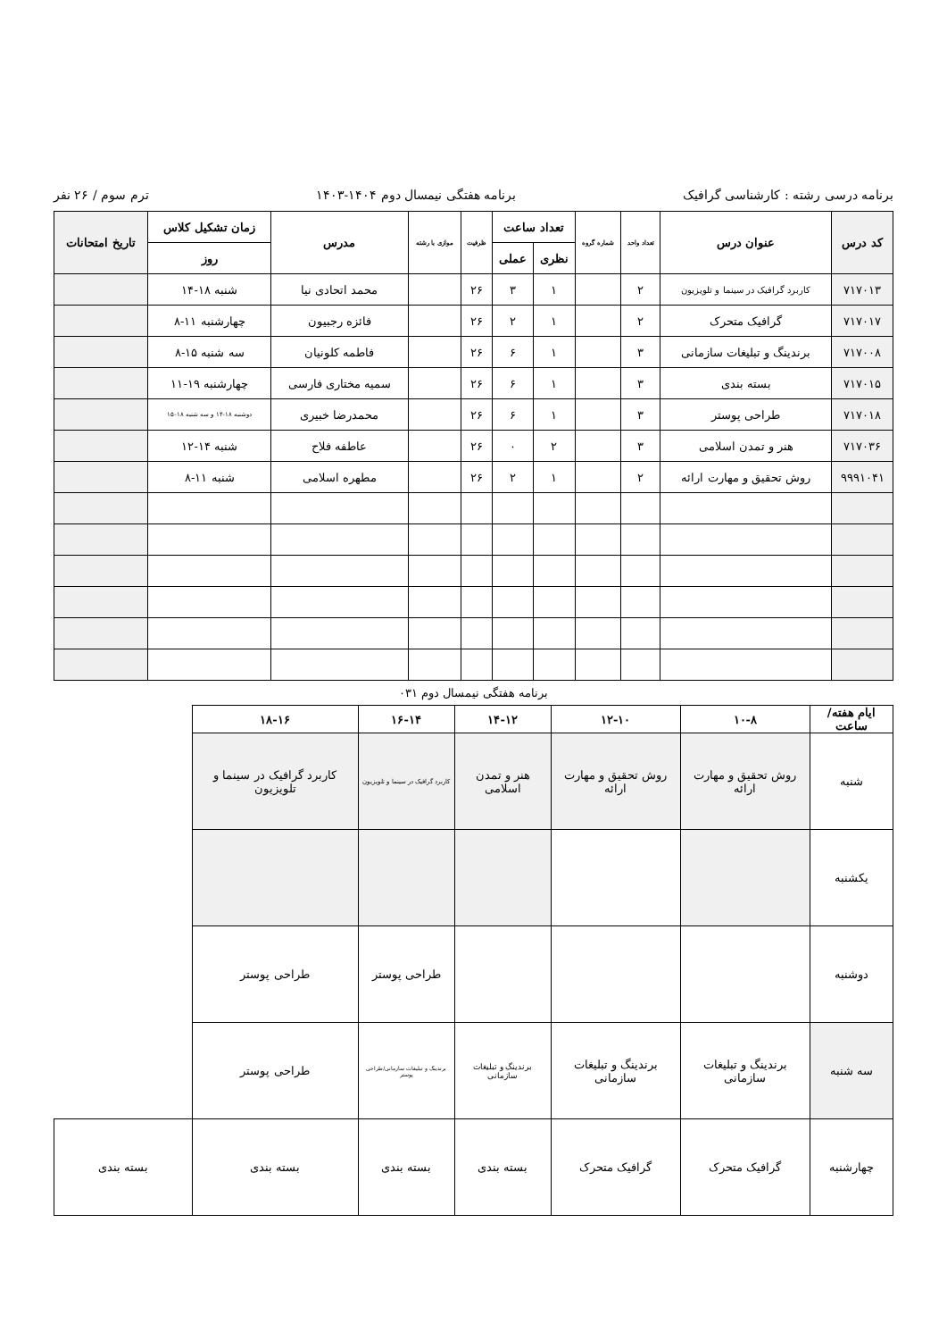برنامه درسی رشته : کارشناسی گرافیک برنامه هفتگی نیمسال دوم ۱۴۰۴-۱۴۰۳ ترم سوم / ۲۶ نفر
| کد درس | عنوان درس | تعداد واحد | شماره گروه | تعداد ساعت | | ظرفیت | موازی با رشته | مدرس | زمان تشکیل کلاس | تاریخ امتحانات |
| --- | --- | --- | --- | --- | --- | --- | --- | --- | --- | --- |
| | | | | نظری | عملی | | | | روز | |
| ۷۱۷۰۱۳ | کاربرد گرافیک در سینما و تلویزیون | ۲ | | ۱ | ۳ | ۲۶ | | محمد اتحادی نیا | شنبه ۱۸-۱۴ | |
| ۷۱۷۰۱۷ | گرافیک متحرک | ۲ | | ۱ | ۲ | ۲۶ | | فائزه رجبیون | چهارشنبه ۱۱-۸ | |
| ۷۱۷۰۰۸ | برندینگ و تبلیغات سازمانی | ۳ | | ۱ | ۶ | ۲۶ | | فاطمه کلونیان | سه شنبه ۱۵-۸ | |
| ۷۱۷۰۱۵ | بسته بندی | ۳ | | ۱ | ۶ | ۲۶ | | سمیه مختاری فارسی | چهارشنبه ۱۹-۱۱ | |
| ۷۱۷۰۱۸ | طراحی پوستر | ۳ | | ۱ | ۶ | ۲۶ | | محمدرضا خبیری | دوشنبه ۱۸-۱۴ و سه شنبه ۱۸-۱۵ | |
| ۷۱۷۰۳۶ | هنر و تمدن اسلامی | ۳ | | ۲ | ۰ | ۲۶ | | عاطفه فلاح | شنبه ۱۴-۱۲ | |
| ۹۹۹۱۰۴۱ | روش تحقیق و مهارت ارائه | ۲ | | ۱ | ۲ | ۲۶ | | مطهره اسلامی | شنبه ۱۱-۸ | |
برنامه هفتگی نیمسال دوم ۰۳۱
| ایام هفته/ساعت | ۱۰-۸ | ۱۲-۱۰ | ۱۴-۱۲ | ۱۶-۱۴ | ۱۸-۱۶ | |
| شنبه | روش تحقیق و مهارت ارائه | روش تحقیق و مهارت ارائه | هنر و تمدن اسلامی | کاربرد گرافیک در سینما و تلویزیون | کاربرد گرافیک در سینما و تلویزیون | |
| یکشنبه | | | | | | |
| دوشنبه | | | | طراحی پوستر | طراحی پوستر | |
| سه شنبه | برندینگ و تبلیغات سازمانی | برندینگ و تبلیغات سازمانی | برندینگ و تبلیغات سازمانی | برندینگ و تبلیغات سازمانی/طراحی پوستر | طراحی پوستر | |
| چهارشنبه | گرافیک متحرک | گرافیک متحرک | بسته بندی | بسته بندی | بسته بندی | بسته بندی |